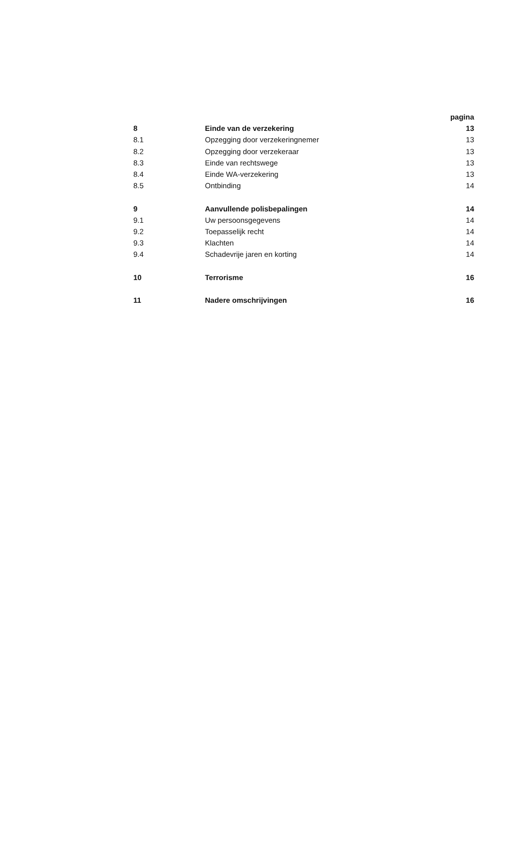| | | pagina |
| --- | --- | --- |
| 8 | Einde van de verzekering | 13 |
| 8.1 | Opzegging door verzekeringnemer | 13 |
| 8.2 | Opzegging door verzekeraar | 13 |
| 8.3 | Einde van rechtswege | 13 |
| 8.4 | Einde WA-verzekering | 13 |
| 8.5 | Ontbinding | 14 |
| 9 | Aanvullende polisbepalingen | 14 |
| 9.1 | Uw persoonsgegevens | 14 |
| 9.2 | Toepasselijk recht | 14 |
| 9.3 | Klachten | 14 |
| 9.4 | Schadevrije jaren en korting | 14 |
| 10 | Terrorisme | 16 |
| 11 | Nadere omschrijvingen | 16 |